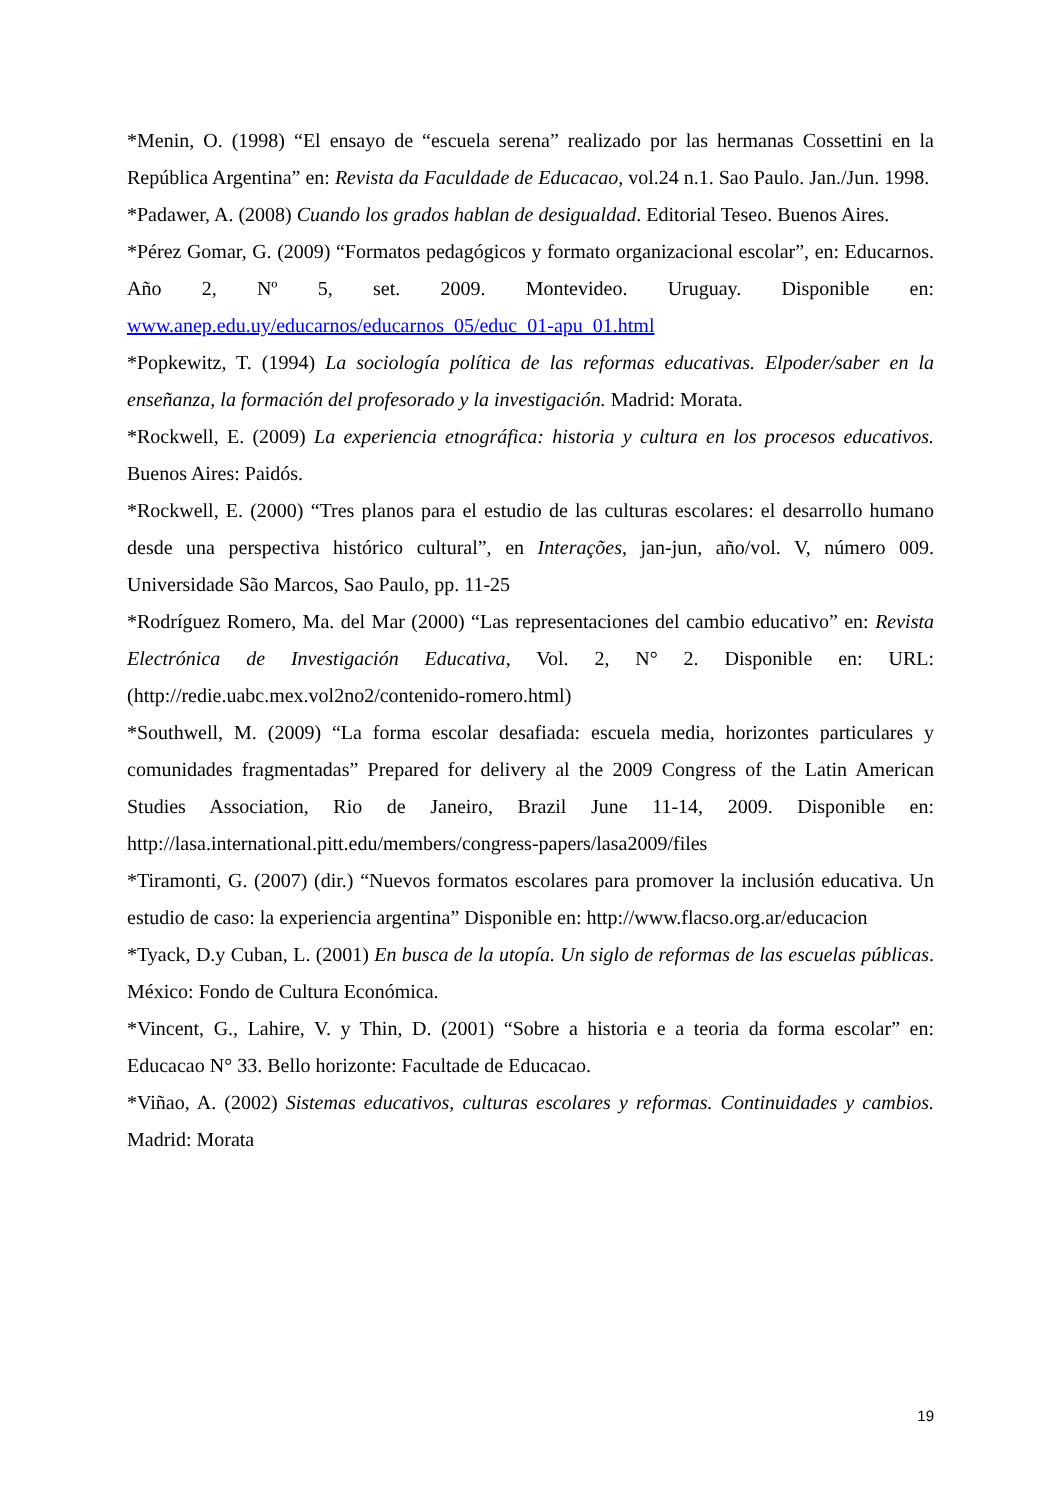*Menin, O. (1998) “El ensayo de “escuela serena” realizado por las hermanas Cossettini en la República Argentina” en: Revista da Faculdade de Educacao, vol.24 n.1. Sao Paulo. Jan./Jun. 1998.
*Padawer, A. (2008) Cuando los grados hablan de desigualdad. Editorial Teseo. Buenos Aires.
*Pérez Gomar, G. (2009) “Formatos pedagógicos y formato organizacional escolar”, en: Educarnos. Año 2, Nº 5, set. 2009. Montevideo. Uruguay. Disponible en: www.anep.edu.uy/educarnos/educarnos_05/educ_01-apu_01.html
*Popkewitz, T. (1994) La sociología política de las reformas educativas. Elpoder/saber en la enseñanza, la formación del profesorado y la investigación. Madrid: Morata.
*Rockwell, E. (2009) La experiencia etnográfica: historia y cultura en los procesos educativos. Buenos Aires: Paidós.
*Rockwell, E. (2000) “Tres planos para el estudio de las culturas escolares: el desarrollo humano desde una perspectiva histórico cultural”, en Interações, jan-jun, año/vol. V, número 009. Universidade São Marcos, Sao Paulo, pp. 11-25
*Rodríguez Romero, Ma. del Mar (2000) “Las representaciones del cambio educativo” en: Revista Electrónica de Investigación Educativa, Vol. 2, N° 2. Disponible en: URL: (http://redie.uabc.mex.vol2no2/contenido-romero.html)
*Southwell, M. (2009) “La forma escolar desafiada: escuela media, horizontes particulares y comunidades fragmentadas” Prepared for delivery al the 2009 Congress of the Latin American Studies Association, Rio de Janeiro, Brazil June 11-14, 2009. Disponible en: http://lasa.international.pitt.edu/members/congress-papers/lasa2009/files
*Tiramonti, G. (2007) (dir.) “Nuevos formatos escolares para promover la inclusión educativa. Un estudio de caso: la experiencia argentina” Disponible en: http://www.flacso.org.ar/educacion
*Tyack, D.y Cuban, L. (2001) En busca de la utopía. Un siglo de reformas de las escuelas públicas. México: Fondo de Cultura Económica.
*Vincent, G., Lahire, V. y Thin, D. (2001) “Sobre a historia e a teoria da forma escolar” en: Educacao N° 33. Bello horizonte: Facultade de Educacao.
*Viñao, A. (2002) Sistemas educativos, culturas escolares y reformas. Continuidades y cambios. Madrid: Morata
19